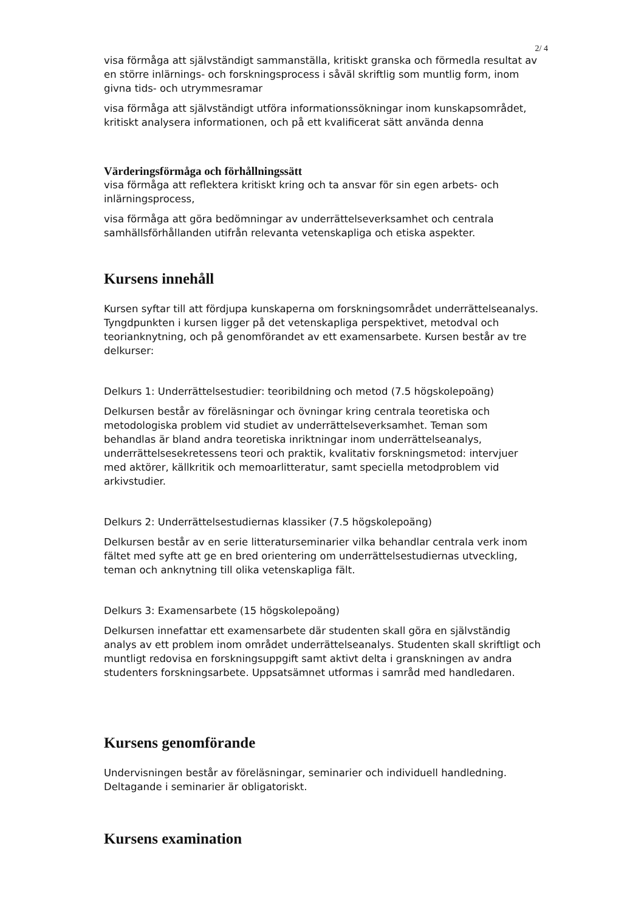2/ 4
visa förmåga att självständigt sammanställa, kritiskt granska och förmedla resultat av en större inlärnings- och forskningsprocess i såväl skriftlig som muntlig form, inom givna tids- och utrymmesramar
visa förmåga att självständigt utföra informationssökningar inom kunskapsområdet, kritiskt analysera informationen, och på ett kvalificerat sätt använda denna
Värderingsförmåga och förhållningssätt
visa förmåga att reflektera kritiskt kring och ta ansvar för sin egen arbets- och inlärningsprocess,
visa förmåga att göra bedömningar av underrättelseverksamhet och centrala samhällsförhållanden utifrån relevanta vetenskapliga och etiska aspekter.
Kursens innehåll
Kursen syftar till att fördjupa kunskaperna om forskningsområdet underrättelseanalys. Tyngdpunkten i kursen ligger på det vetenskapliga perspektivet, metodval och teorianknytning, och på genomförandet av ett examensarbete. Kursen består av tre delkurser:
Delkurs 1: Underrättelsestudier: teoribildning och metod (7.5 högskolepoäng)
Delkursen består av föreläsningar och övningar kring centrala teoretiska och metodologiska problem vid studiet av underrättelseverksamhet. Teman som behandlas är bland andra teoretiska inriktningar inom underrättelseanalys, underrättelsesekretessens teori och praktik, kvalitativ forskningsmetod: intervjuer med aktörer, källkritik och memoarlitteratur, samt speciella metodproblem vid arkivstudier.
Delkurs 2: Underrättelsestudiernas klassiker (7.5 högskolepoäng)
Delkursen består av en serie litteraturseminarier vilka behandlar centrala verk inom fältet med syfte att ge en bred orientering om underrättelsestudiernas utveckling, teman och anknytning till olika vetenskapliga fält.
Delkurs 3: Examensarbete (15 högskolepoäng)
Delkursen innefattar ett examensarbete där studenten skall göra en självständig analys av ett problem inom området underrättelseanalys. Studenten skall skriftligt och muntligt redovisa en forskningsuppgift samt aktivt delta i granskningen av andra studenters forskningsarbete. Uppsatsämnet utformas i samråd med handledaren.
Kursens genomförande
Undervisningen består av föreläsningar, seminarier och individuell handledning. Deltagande i seminarier är obligatoriskt.
Kursens examination